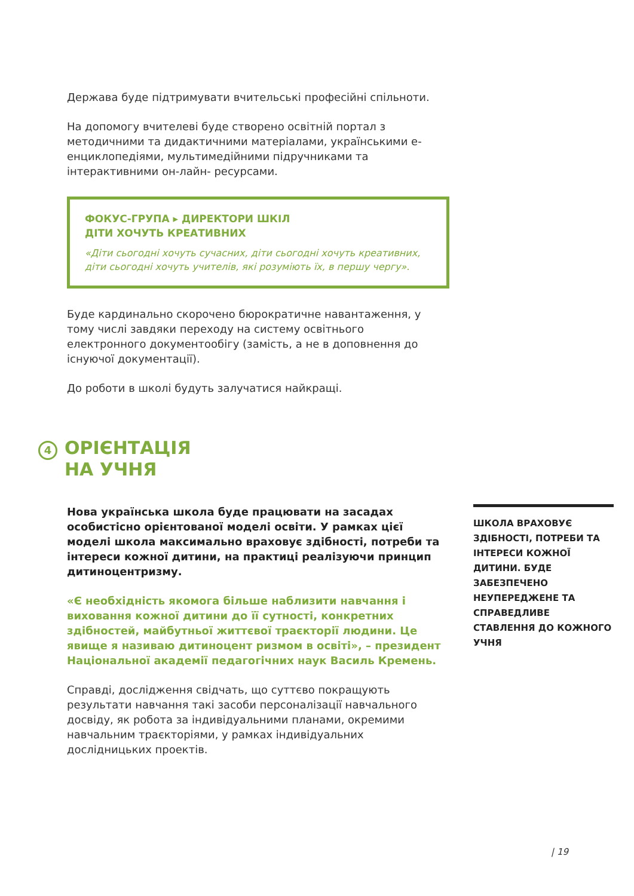Держава буде підтримувати вчительські професійні спільноти.
На допомогу вчителеві буде створено освітній портал з методичними та дидактичними матеріалами, українськими е-енциклопедіями, мультимедійними підручниками та інтерактивними он-лайн- ресурсами.
ФОКУС-ГРУПА ▸ ДИРЕКТОРИ ШКІЛ
ДІТИ ХОЧУТЬ КРЕАТИВНИХ
«Діти сьогодні хочуть сучасних, діти сьогодні хочуть креативних, діти сьогодні хочуть учителів, які розуміють їх, в першу чергу».
Буде кардинально скорочено бюрократичне навантаження, у тому числі завдяки переходу на систему освітнього електронного документообігу (замість, а не в доповнення до існуючої документації).
До роботи в школі будуть залучатися найкращі.
4
ОРІЄНТАЦІЯ
НА УЧНЯ
Нова українська школа буде працювати на засадах особистісно орієнтованої моделі освіти. У рамках цієї моделі школа максимально враховує здібності, потреби та інтереси кожної дитини, на практиці реалізуючи принцип дитиноцентризму.
«Є необхідність якомога більше наблизити навчання і виховання кожної дитини до її сутності, конкретних здібностей, майбутньої життєвої траєкторії людини. Це явище я називаю дитиноцент ризмом в освіті», – президент Національної академії педагогічних наук Василь Кремень.
Справді, дослідження свідчать, що суттєво покращують результати навчання такі засоби персоналізації навчального досвіду, як робота за індивідуальними планами, окремими навчальним траєкторіями, у рамках індивідуальних дослідницьких проектів.
ШКОЛА ВРАХОВУЄ ЗДІБНОСТІ, ПОТРЕБИ ТА ІНТЕРЕСИ КОЖНОЇ ДИТИНИ. БУДЕ ЗАБЕЗПЕЧЕНО НЕУПЕРЕДЖЕНЕ ТА СПРАВЕДЛИВЕ СТАВЛЕННЯ ДО КОЖНОГО УЧНЯ
| 19